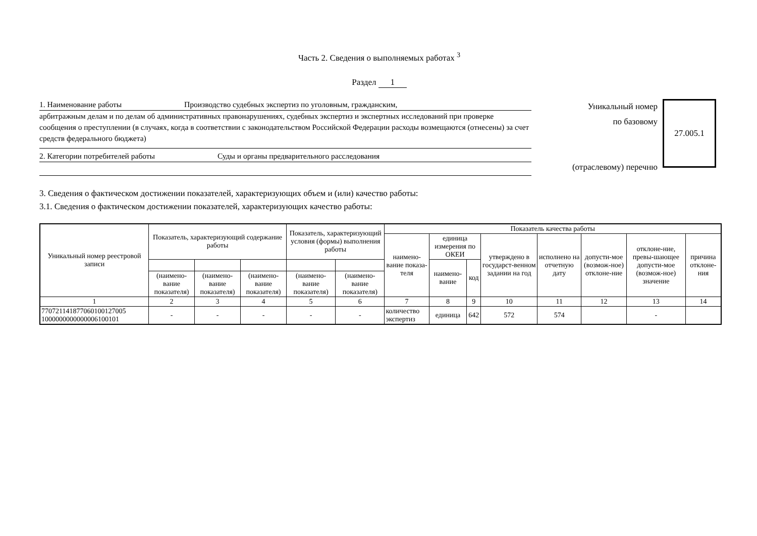Часть 2. Сведения о выполняемых работах <sup>3</sup>
Раздел 1
1. Наименование работы Производство судебных экспертиз по уголовным, гражданским,
арбитражным делам и по делам об административных правонарушениях, судебных экспертиз и экспертных исследований при проверке сообщения о преступлении (в случаях, когда в соответствии с законодательством Российской Федерации расходы возмещаются (отнесены) за счет средств федерального бюджета)
2. Категории потребителей работы Суды и органы предварительного расследования
Уникальный номер
по базовому
(отраслевому) перечню
27.005.1
3. Сведения о фактическом достижении показателей, характеризующих объем и (или) качество работы:
3.1. Сведения о фактическом достижении показателей, характеризующих качество работы:
| Уникальный номер реестровой записи | Показатель, характеризующий содержание работы | | | Показатель, характеризующий условия (формы) выполнения работы | | Показатель качества работы | | | | | | | |
| --- | --- | --- | --- | --- | --- | --- | --- | --- | --- | --- | --- | --- | --- |
| | | | | | | наимено-вание показа-теля | единица измерения по ОКЕИ | | утверждено в государст-венном задании на год | исполнено на отчетную дату | допусти-мое (возмож-ное) отклоне-ние | отклоне-ние, превы-шающее допусти-мое (возмож-ное) значение | причина отклоне-ния |
| | | | | | | | наимено-вание | код | | | | | |
| | (наимено-вание показателя) | (наимено-вание показателя) | (наимено-вание показателя) | (наимено-вание показателя) | (наимено-вание показателя) | | | | | | | | |
| 1 | 2 | 3 | 4 | 5 | 6 | 7 | 8 | 9 | 10 | 11 | 12 | 13 | 14 |
| 770721141877060100127005 1000000000000006100101 | - | - | - | - | - | количество экспертиз | единица | 642 | 572 | 574 | | - | |